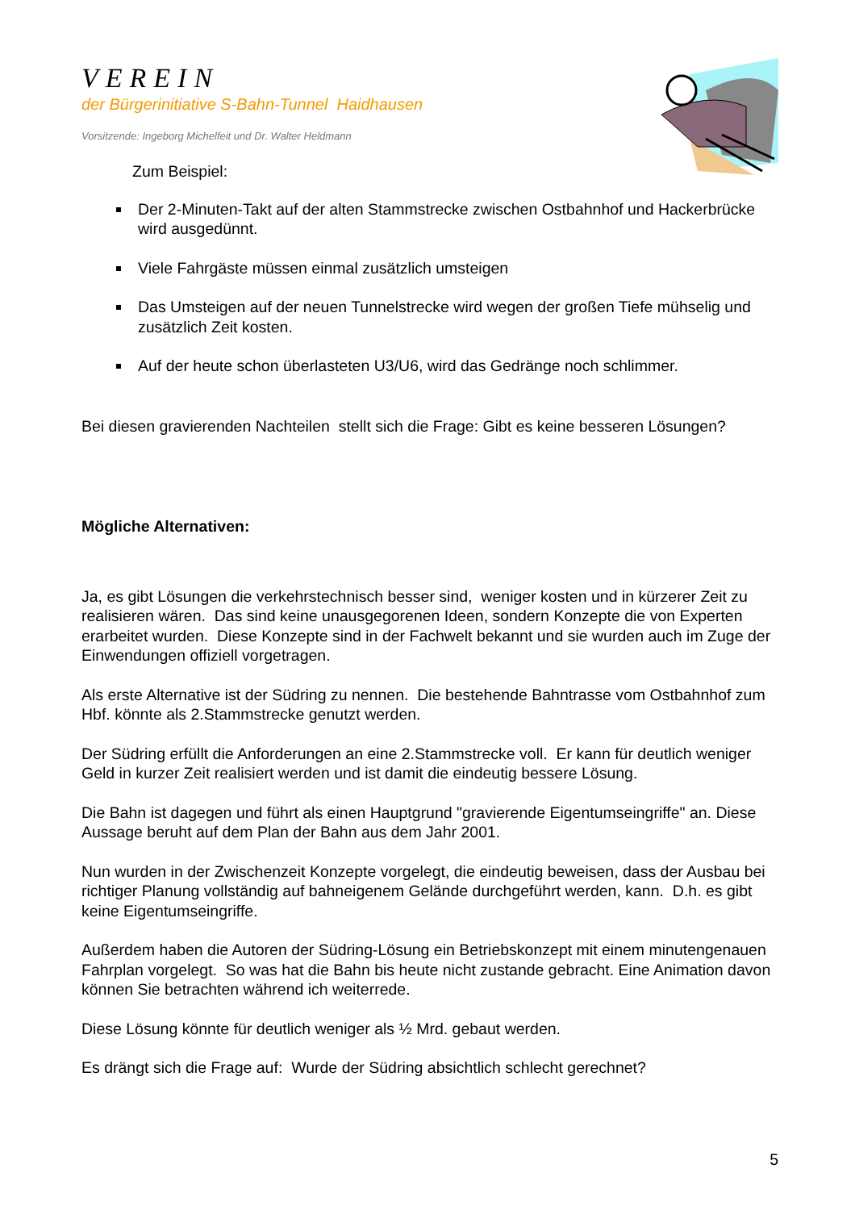VEREIN
der Bürgerinitiative S-Bahn-Tunnel Haidhausen
Vorsitzende: Ingeborg Michelfeit und Dr. Walter Heldmann
Zum Beispiel:
Der 2-Minuten-Takt auf der alten Stammstrecke zwischen Ostbahnhof und Hackerbrücke wird ausgedünnt.
Viele Fahrgäste müssen einmal zusätzlich umsteigen
Das Umsteigen auf der neuen Tunnelstrecke wird wegen der großen Tiefe mühselig und zusätzlich Zeit kosten.
Auf der heute schon überlasteten U3/U6, wird das Gedränge noch schlimmer.
Bei diesen gravierenden Nachteilen stellt sich die Frage: Gibt es keine besseren Lösungen?
Mögliche Alternativen:
Ja, es gibt Lösungen die verkehrstechnisch besser sind, weniger kosten und in kürzerer Zeit zu realisieren wären. Das sind keine unausgegorenen Ideen, sondern Konzepte die von Experten erarbeitet wurden. Diese Konzepte sind in der Fachwelt bekannt und sie wurden auch im Zuge der Einwendungen offiziell vorgetragen.
Als erste Alternative ist der Südring zu nennen. Die bestehende Bahntrasse vom Ostbahnhof zum Hbf. könnte als 2.Stammstrecke genutzt werden.
Der Südring erfüllt die Anforderungen an eine 2.Stammstrecke voll. Er kann für deutlich weniger Geld in kurzer Zeit realisiert werden und ist damit die eindeutig bessere Lösung.
Die Bahn ist dagegen und führt als einen Hauptgrund "gravierende Eigentumseingriffe" an. Diese Aussage beruht auf dem Plan der Bahn aus dem Jahr 2001.
Nun wurden in der Zwischenzeit Konzepte vorgelegt, die eindeutig beweisen, dass der Ausbau bei richtiger Planung vollständig auf bahneigenem Gelände durchgeführt werden, kann. D.h. es gibt keine Eigentumseingriffe.
Außerdem haben die Autoren der Südring-Lösung ein Betriebskonzept mit einem minutengenauen Fahrplan vorgelegt. So was hat die Bahn bis heute nicht zustande gebracht. Eine Animation davon können Sie betrachten während ich weiterrede.
Diese Lösung könnte für deutlich weniger als ½ Mrd. gebaut werden.
Es drängt sich die Frage auf: Wurde der Südring absichtlich schlecht gerechnet?
5